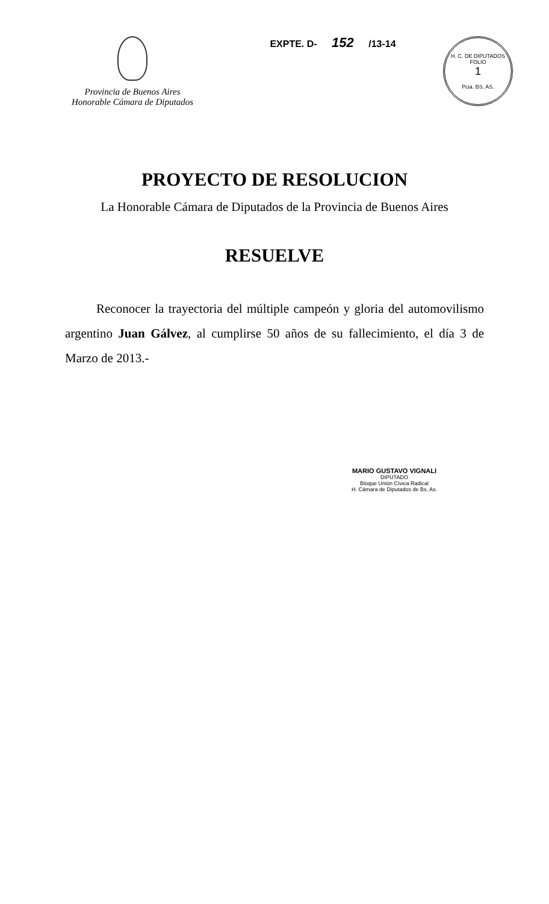Provincia de Buenos Aires
Honorable Cámara de Diputados
EXPTE. D- 152 /13-14
H. C. DE DIPUTADOS
FOLIO
1
Pcia. BS. AS.
PROYECTO DE RESOLUCION
La Honorable Cámara de Diputados de la Provincia de Buenos Aires
RESUELVE
Reconocer la trayectoria del múltiple campeón y gloria del automovilismo argentino Juan Gálvez, al cumplirse 50 años de su fallecimiento, el día 3 de Marzo de 2013.-
MARIO GUSTAVO VIGNALI
DIPUTADO
Bloque Unión Cívica Radical
H. Cámara de Diputados de Bs. As.